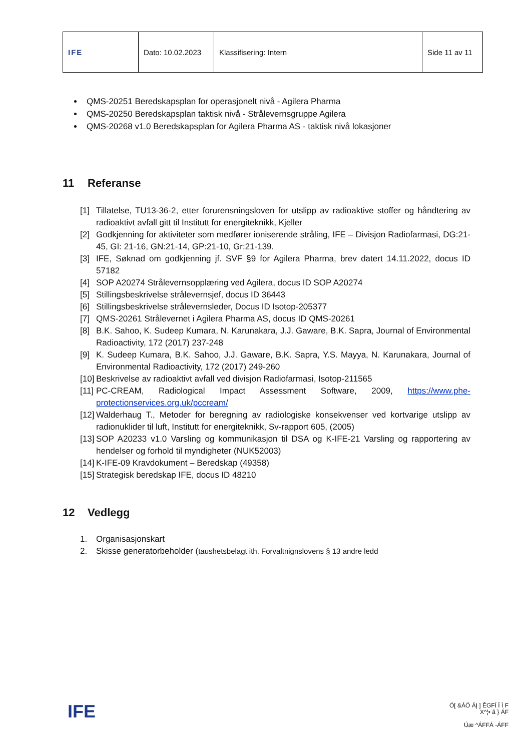| IFE | Dato: 10.02.2023 | Klassifisering: Intern | Side 11 av 11 |
QMS-20251 Beredskapsplan for operasjonelt nivå - Agilera Pharma
QMS-20250 Beredskapsplan taktisk nivå - Strålevernsgruppe Agilera
QMS-20268 v1.0 Beredskapsplan for Agilera Pharma AS - taktisk nivå lokasjoner
11 Referanse
[1] Tillatelse, TU13-36-2, etter forurensningsloven for utslipp av radioaktive stoffer og håndtering av radioaktivt avfall gitt til Institutt for energiteknikk, Kjeller
[2] Godkjenning for aktiviteter som medfører ioniserende stråling, IFE – Divisjon Radiofarmasi, DG:21-45, GI: 21-16, GN:21-14, GP:21-10, Gr:21-139.
[3] IFE, Søknad om godkjenning jf. SVF §9 for Agilera Pharma, brev datert 14.11.2022, docus ID 57182
[4] SOP A20274 Strålevernsopplæring ved Agilera, docus ID SOP A20274
[5] Stillingsbeskrivelse strålevernsjef, docus ID 36443
[6] Stillingsbeskrivelse strålevernsleder, Docus ID Isotop-205377
[7] QMS-20261 Strålevernet i Agilera Pharma AS, docus ID QMS-20261
[8] B.K. Sahoo, K. Sudeep Kumara, N. Karunakara, J.J. Gaware, B.K. Sapra, Journal of Environmental Radioactivity, 172 (2017) 237-248
[9] K. Sudeep Kumara, B.K. Sahoo, J.J. Gaware, B.K. Sapra, Y.S. Mayya, N. Karunakara, Journal of Environmental Radioactivity, 172 (2017) 249-260
[10]
Beskrivelse av radioaktivt avfall ved divisjon Radiofarmasi, Isotop-211565
[11]
PC-CREAM, Radiological Impact Assessment Software, 2009, https://www.phe-protectionservices.org.uk/pccream/
[12]
Walderhaug T., Metoder for beregning av radiologiske konsekvenser ved kortvarige utslipp av radionuklider til luft, Institutt for energiteknikk, Sv-rapport 605, (2005)
[13]
SOP A20233 v1.0 Varsling og kommunikasjon til DSA og K-IFE-21 Varsling og rapportering av hendelser og forhold til myndigheter (NUK52003)
[14]
K-IFE-09 Kravdokument – Beredskap (49358)
[15]
Strategisk beredskap IFE, docus ID 48210
12 Vedlegg
1. Organisasjonskart
2. Skisse generatorbeholder (taushetsbelagt ith. Forvaltnignslovens § 13 andre ledd
IFE
Ö[ &ÁÖ ÁĮ ] ĚGFÍ Ï Ì F
X^¦• ã } ÁF
Úæ ^ÁFFÁ -ÁFF